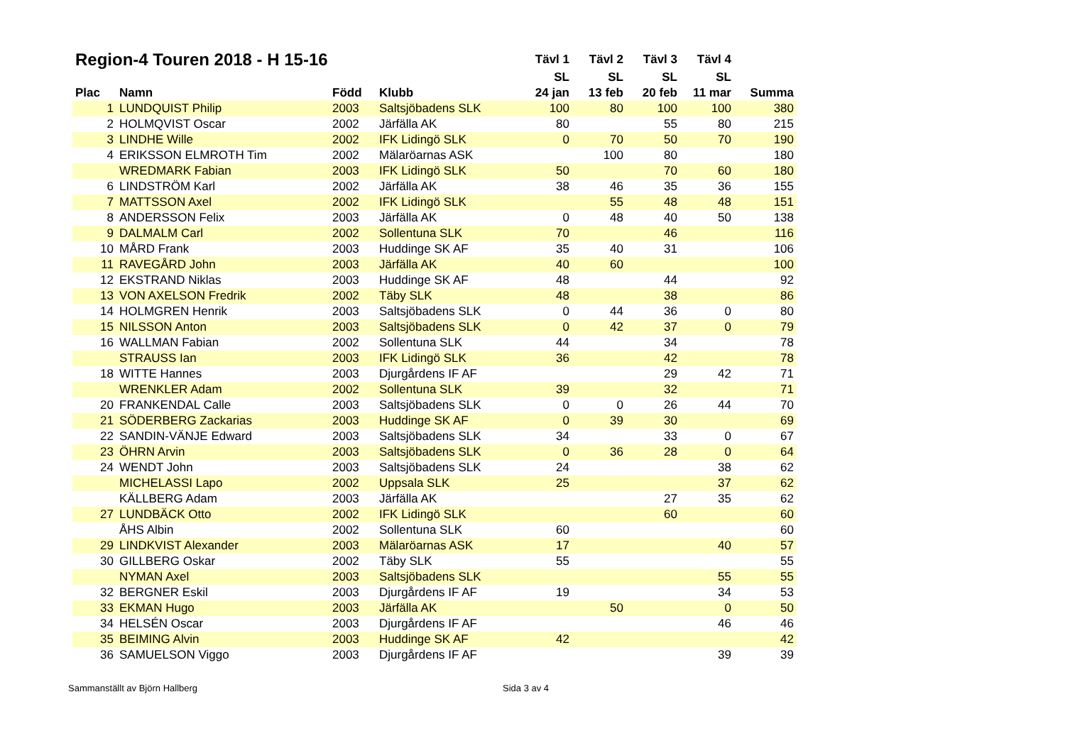| Region-4 Touren 2018 - H 15-16 | | | | Tävl 1 | Tävl 2 | Tävl 3 | Tävl 4 | |
| --- | --- | --- | --- | --- | --- | --- | --- | --- |
| | | | | SL | SL | SL | SL | |
| Plac | Namn | Född | Klubb | 24 jan | 13 feb | 20 feb | 11 mar | Summa |
| 1 | LUNDQUIST Philip | 2003 | Saltsjöbadens SLK | 100 | 80 | 100 | 100 | 380 |
| 2 | HOLMQVIST Oscar | 2002 | Järfälla AK | 80 | | 55 | 80 | 215 |
| 3 | LINDHE Wille | 2002 | IFK Lidingö SLK | 0 | 70 | 50 | 70 | 190 |
| 4 | ERIKSSON ELMROTH Tim | 2002 | Mälaröarnas ASK | | 100 | 80 | | 180 |
| | WREDMARK Fabian | 2003 | IFK Lidingö SLK | 50 | | 70 | 60 | 180 |
| 6 | LINDSTRÖM Karl | 2002 | Järfälla AK | 38 | 46 | 35 | 36 | 155 |
| 7 | MATTSSON Axel | 2002 | IFK Lidingö SLK | | 55 | 48 | 48 | 151 |
| 8 | ANDERSSON Felix | 2003 | Järfälla AK | 0 | 48 | 40 | 50 | 138 |
| 9 | DALMALM Carl | 2002 | Sollentuna SLK | 70 | | 46 | | 116 |
| 10 | MÅRD Frank | 2003 | Huddinge SK AF | 35 | 40 | 31 | | 106 |
| 11 | RAVEGÅRD John | 2003 | Järfälla AK | 40 | 60 | | | 100 |
| 12 | EKSTRAND Niklas | 2003 | Huddinge SK AF | 48 | | 44 | | 92 |
| 13 | VON AXELSON Fredrik | 2002 | Täby SLK | 48 | | 38 | | 86 |
| 14 | HOLMGREN Henrik | 2003 | Saltsjöbadens SLK | 0 | 44 | 36 | 0 | 80 |
| 15 | NILSSON Anton | 2003 | Saltsjöbadens SLK | 0 | 42 | 37 | 0 | 79 |
| 16 | WALLMAN Fabian | 2002 | Sollentuna SLK | 44 | | 34 | | 78 |
| | STRAUSS Ian | 2003 | IFK Lidingö SLK | 36 | | 42 | | 78 |
| 18 | WITTE Hannes | 2003 | Djurgårdens IF AF | | | 29 | 42 | 71 |
| | WRENKLER Adam | 2002 | Sollentuna SLK | 39 | | 32 | | 71 |
| 20 | FRANKENDAL Calle | 2003 | Saltsjöbadens SLK | 0 | 0 | 26 | 44 | 70 |
| 21 | SÖDERBERG Zackarias | 2003 | Huddinge SK AF | 0 | 39 | 30 | | 69 |
| 22 | SANDIN-VÄNJE Edward | 2003 | Saltsjöbadens SLK | 34 | | 33 | 0 | 67 |
| 23 | ÖHRN Arvin | 2003 | Saltsjöbadens SLK | 0 | 36 | 28 | 0 | 64 |
| 24 | WENDT John | 2003 | Saltsjöbadens SLK | 24 | | | 38 | 62 |
| | MICHELASSI Lapo | 2002 | Uppsala SLK | 25 | | | 37 | 62 |
| | KÄLLBERG Adam | 2003 | Järfälla AK | | | 27 | 35 | 62 |
| 27 | LUNDBÄCK Otto | 2002 | IFK Lidingö SLK | | | 60 | | 60 |
| | ÅHS Albin | 2002 | Sollentuna SLK | 60 | | | | 60 |
| 29 | LINDKVIST Alexander | 2003 | Mälaröarnas ASK | 17 | | | 40 | 57 |
| 30 | GILLBERG Oskar | 2002 | Täby SLK | 55 | | | | 55 |
| | NYMAN Axel | 2003 | Saltsjöbadens SLK | | | | 55 | 55 |
| 32 | BERGNER Eskil | 2003 | Djurgårdens IF AF | 19 | | | 34 | 53 |
| 33 | EKMAN Hugo | 2003 | Järfälla AK | | 50 | | 0 | 50 |
| 34 | HELSÉN Oscar | 2003 | Djurgårdens IF AF | | | | 46 | 46 |
| 35 | BEIMING Alvin | 2003 | Huddinge SK AF | 42 | | | | 42 |
| 36 | SAMUELSON Viggo | 2003 | Djurgårdens IF AF | | | | 39 | 39 |
Sammanställt av Björn Hallberg Sida 3 av 4